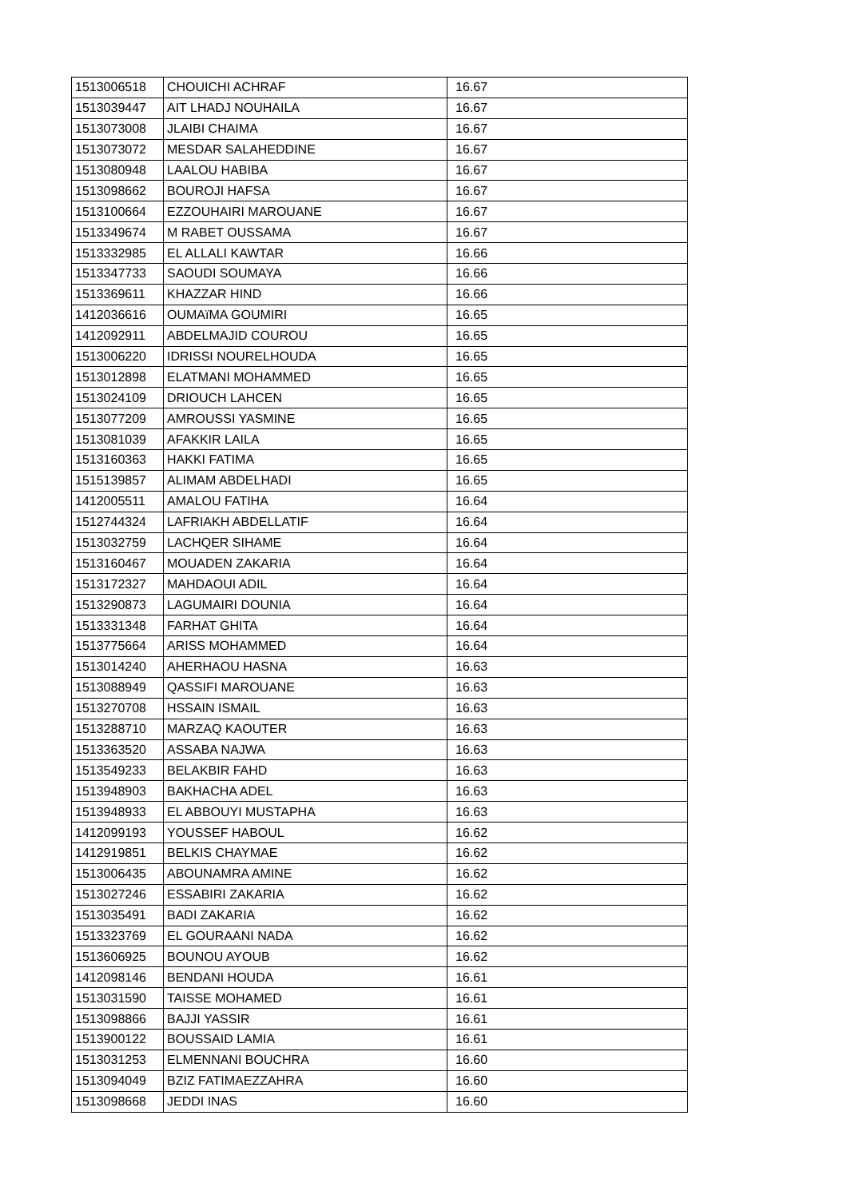| 1513006518 | CHOUICHI ACHRAF | 16.67 |
| 1513039447 | AIT LHADJ NOUHAILA | 16.67 |
| 1513073008 | JLAIBI CHAIMA | 16.67 |
| 1513073072 | MESDAR SALAHEDDINE | 16.67 |
| 1513080948 | LAALOU HABIBA | 16.67 |
| 1513098662 | BOUROJI HAFSA | 16.67 |
| 1513100664 | EZZOUHAIRI MAROUANE | 16.67 |
| 1513349674 | M RABET OUSSAMA | 16.67 |
| 1513332985 | EL ALLALI KAWTAR | 16.66 |
| 1513347733 | SAOUDI SOUMAYA | 16.66 |
| 1513369611 | KHAZZAR HIND | 16.66 |
| 1412036616 | OUMAïMA GOUMIRI | 16.65 |
| 1412092911 | ABDELMAJID COUROU | 16.65 |
| 1513006220 | IDRISSI NOURELHOUDA | 16.65 |
| 1513012898 | ELATMANI MOHAMMED | 16.65 |
| 1513024109 | DRIOUCH LAHCEN | 16.65 |
| 1513077209 | AMROUSSI YASMINE | 16.65 |
| 1513081039 | AFAKKIR LAILA | 16.65 |
| 1513160363 | HAKKI FATIMA | 16.65 |
| 1515139857 | ALIMAM ABDELHADI | 16.65 |
| 1412005511 | AMALOU FATIHA | 16.64 |
| 1512744324 | LAFRIAKH ABDELLATIF | 16.64 |
| 1513032759 | LACHQER SIHAME | 16.64 |
| 1513160467 | MOUADEN ZAKARIA | 16.64 |
| 1513172327 | MAHDAOUI ADIL | 16.64 |
| 1513290873 | LAGUMAIRI DOUNIA | 16.64 |
| 1513331348 | FARHAT GHITA | 16.64 |
| 1513775664 | ARISS MOHAMMED | 16.64 |
| 1513014240 | AHERHAOU HASNA | 16.63 |
| 1513088949 | QASSIFI MAROUANE | 16.63 |
| 1513270708 | HSSAIN ISMAIL | 16.63 |
| 1513288710 | MARZAQ KAOUTER | 16.63 |
| 1513363520 | ASSABA NAJWA | 16.63 |
| 1513549233 | BELAKBIR FAHD | 16.63 |
| 1513948903 | BAKHACHA ADEL | 16.63 |
| 1513948933 | EL ABBOUYI MUSTAPHA | 16.63 |
| 1412099193 | YOUSSEF HABOUL | 16.62 |
| 1412919851 | BELKIS CHAYMAE | 16.62 |
| 1513006435 | ABOUNAMRA AMINE | 16.62 |
| 1513027246 | ESSABIRI ZAKARIA | 16.62 |
| 1513035491 | BADI ZAKARIA | 16.62 |
| 1513323769 | EL GOURAANI NADA | 16.62 |
| 1513606925 | BOUNOU AYOUB | 16.62 |
| 1412098146 | BENDANI HOUDA | 16.61 |
| 1513031590 | TAISSE MOHAMED | 16.61 |
| 1513098866 | BAJJI YASSIR | 16.61 |
| 1513900122 | BOUSSAID LAMIA | 16.61 |
| 1513031253 | ELMENNANI BOUCHRA | 16.60 |
| 1513094049 | BZIZ FATIMAEZZAHRA | 16.60 |
| 1513098668 | JEDDI INAS | 16.60 |